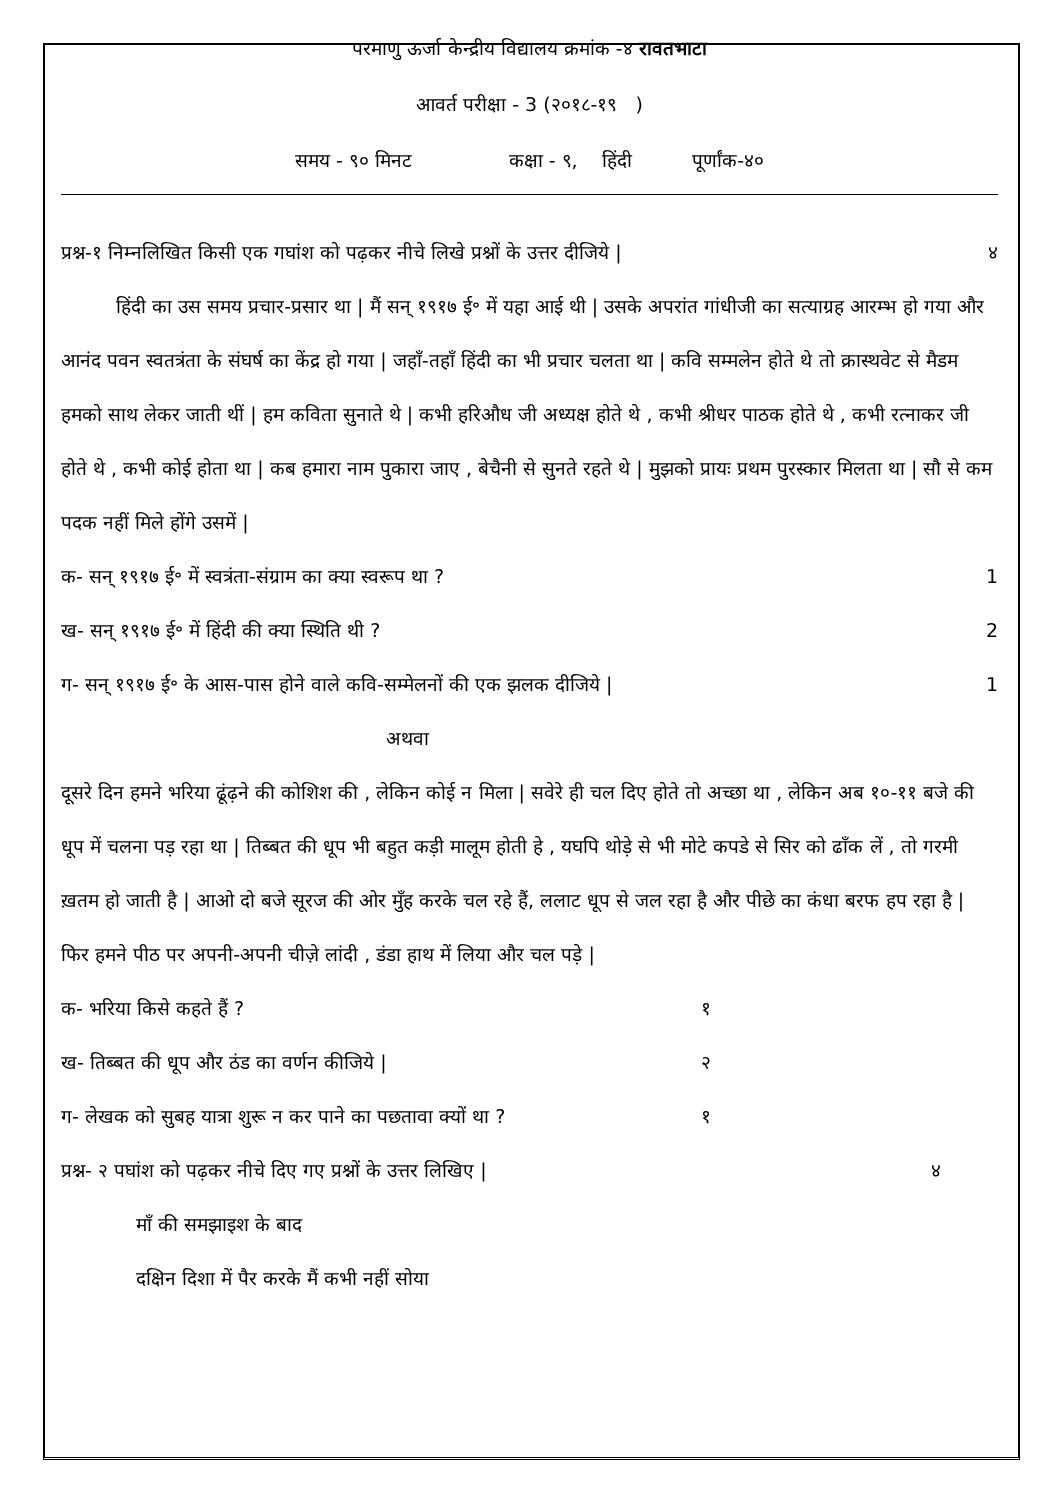परमाणु ऊर्जा केन्द्रीय विद्यालय क्रमांक -४ रावतभाटा
आवर्त परीक्षा - 3 (२०१८-१९ )
समय - ९० मिनट कक्षा - ९, हिंदी पूर्णांक-४०
प्रश्न-१ निम्नलिखित किसी एक गघांश को पढ़कर नीचे लिखे प्रश्नों के उत्तर दीजिये | ४
हिंदी का उस समय प्रचार-प्रसार था | मैं सन् १९१७ ई॰ में यहा आई थी | उसके अपरांत गांधीजी का सत्याग्रह आरम्भ हो गया और आनंद पवन स्वतत्रंता के संघर्ष का केंद्र हो गया | जहाँ-तहाँ हिंदी का भी प्रचार चलता था | कवि सम्मलेन होते थे तो क्रास्थवेट से मैडम हमको साथ लेकर जाती थीं | हम कविता सुनाते थे | कभी हरिऔध जी अध्यक्ष होते थे , कभी श्रीधर पाठक होते थे , कभी रत्नाकर जी होते थे , कभी कोई होता था | कब हमारा नाम पुकारा जाए , बेचैनी से सुनते रहते थे | मुझको प्रायः प्रथम पुरस्कार मिलता था | सौ से कम पदक नहीं मिले होंगे उसमें |
क- सन् १९१७ ई॰ में स्वत्रंता-संग्राम का क्या स्वरूप था ? 1
ख- सन् १९१७ ई॰ में हिंदी की क्या स्थिति थी ? 2
ग- सन् १९१७ ई॰ के आस-पास होने वाले कवि-सम्मेलनों की एक झलक दीजिये | 1
अथवा
दूसरे दिन हमने भरिया ढूंढ़ने की कोशिश की , लेकिन कोई न मिला | सवेरे ही चल दिए होते तो अच्छा था , लेकिन अब १०-११ बजे की धूप में चलना पड़ रहा था | तिब्बत की धूप भी बहुत कड़ी मालूम होती हे , यघपि थोड़े से भी मोटे कपडे से सिर को ढाँक लें , तो गरमी ख़तम हो जाती है | आओ दो बजे सूरज की ओर मुँह करके चल रहे हैं, ललाट धूप से जल रहा है और पीछे का कंधा बरफ हप रहा है | फिर हमने पीठ पर अपनी-अपनी चीज़े लांदी , डंडा हाथ में लिया और चल पड़े |
क- भरिया किसे कहते हैं ? १
ख- तिब्बत की धूप और ठंड का वर्णन कीजिये | २
ग- लेखक को सुबह यात्रा शुरू न कर पाने का पछतावा क्यों था ? १
प्रश्न- २ पघांश को पढ़कर नीचे दिए गए प्रश्नों के उत्तर लिखिए | ४
माँ की समझाइश के बाद
दक्षिन दिशा में पैर करके मैं कभी नहीं सोया